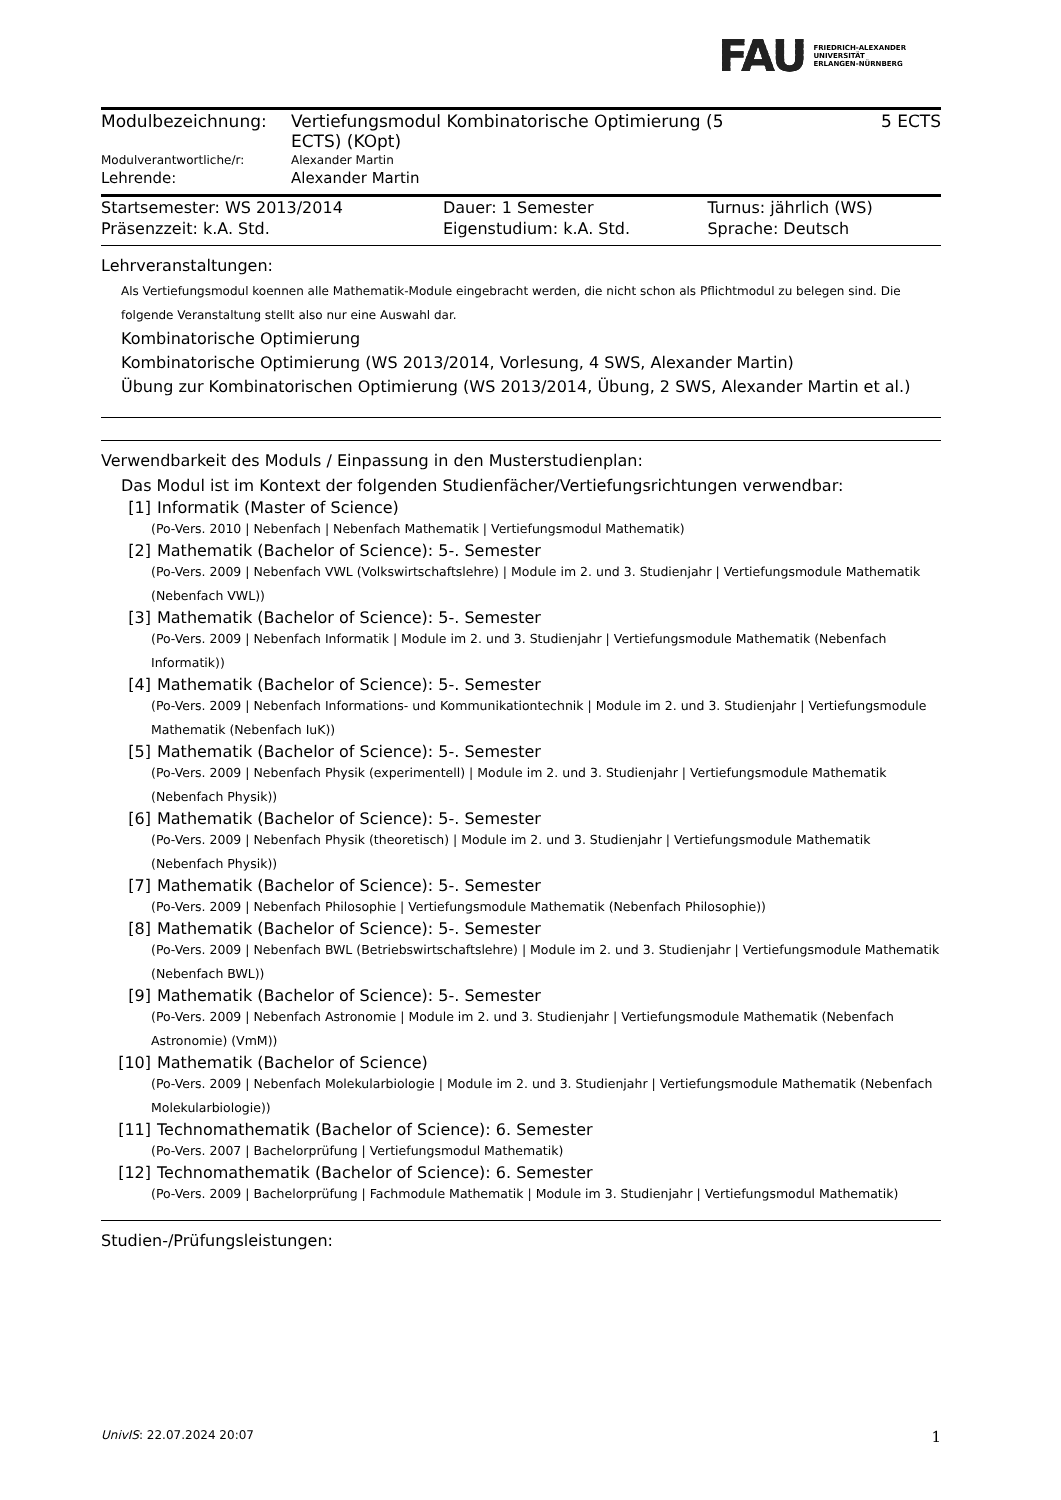FAU
FRIEDRICH-ALEXANDER
UNIVERSITÄT
ERLANGEN-NÜRNBERG
| Modulbezeichnung: | Vertiefungsmodul Kombinatorische Optimierung (5 ECTS) (KOpt) | 5 ECTS |
| Modulverantwortliche/r: | Alexander Martin | |
| Lehrende: | Alexander Martin | |
| Startsemester: WS 2013/2014 | Dauer: 1 Semester | Turnus: jährlich (WS) |
| Präsenzzeit: k.A. Std. | Eigenstudium: k.A. Std. | Sprache: Deutsch |
Lehrveranstaltungen:
Als Vertiefungsmodul koennen alle Mathematik-Module eingebracht werden, die nicht schon als Pflichtmodul zu belegen sind. Die folgende Veranstaltung stellt also nur eine Auswahl dar.
Kombinatorische Optimierung
Kombinatorische Optimierung (WS 2013/2014, Vorlesung, 4 SWS, Alexander Martin)
Übung zur Kombinatorischen Optimierung (WS 2013/2014, Übung, 2 SWS, Alexander Martin et al.)
Verwendbarkeit des Moduls / Einpassung in den Musterstudienplan:
Das Modul ist im Kontext der folgenden Studienfächer/Vertiefungsrichtungen verwendbar:
[1] Informatik (Master of Science)
(Po-Vers. 2010 | Nebenfach | Nebenfach Mathematik | Vertiefungsmodul Mathematik)
[2] Mathematik (Bachelor of Science): 5-. Semester
(Po-Vers. 2009 | Nebenfach VWL (Volkswirtschaftslehre) | Module im 2. und 3. Studienjahr | Vertiefungsmodule Mathematik (Nebenfach VWL))
[3] Mathematik (Bachelor of Science): 5-. Semester
(Po-Vers. 2009 | Nebenfach Informatik | Module im 2. und 3. Studienjahr | Vertiefungsmodule Mathematik (Nebenfach Informatik))
[4] Mathematik (Bachelor of Science): 5-. Semester
(Po-Vers. 2009 | Nebenfach Informations- und Kommunikationtechnik | Module im 2. und 3. Studienjahr | Vertiefungsmodule Mathematik (Nebenfach IuK))
[5] Mathematik (Bachelor of Science): 5-. Semester
(Po-Vers. 2009 | Nebenfach Physik (experimentell) | Module im 2. und 3. Studienjahr | Vertiefungsmodule Mathematik (Nebenfach Physik))
[6] Mathematik (Bachelor of Science): 5-. Semester
(Po-Vers. 2009 | Nebenfach Physik (theoretisch) | Module im 2. und 3. Studienjahr | Vertiefungsmodule Mathematik (Nebenfach Physik))
[7] Mathematik (Bachelor of Science): 5-. Semester
(Po-Vers. 2009 | Nebenfach Philosophie | Vertiefungsmodule Mathematik (Nebenfach Philosophie))
[8] Mathematik (Bachelor of Science): 5-. Semester
(Po-Vers. 2009 | Nebenfach BWL (Betriebswirtschaftslehre) | Module im 2. und 3. Studienjahr | Vertiefungsmodule Mathematik (Nebenfach BWL))
[9] Mathematik (Bachelor of Science): 5-. Semester
(Po-Vers. 2009 | Nebenfach Astronomie | Module im 2. und 3. Studienjahr | Vertiefungsmodule Mathematik (Nebenfach Astronomie) (VmM))
[10] Mathematik (Bachelor of Science)
(Po-Vers. 2009 | Nebenfach Molekularbiologie | Module im 2. und 3. Studienjahr | Vertiefungsmodule Mathematik (Nebenfach Molekularbiologie))
[11] Technomathematik (Bachelor of Science): 6. Semester
(Po-Vers. 2007 | Bachelorprüfung | Vertiefungsmodul Mathematik)
[12] Technomathematik (Bachelor of Science): 6. Semester
(Po-Vers. 2009 | Bachelorprüfung | Fachmodule Mathematik | Module im 3. Studienjahr | Vertiefungsmodul Mathematik)
Studien-/Prüfungsleistungen:
UnivIS: 22.07.2024 20:07 1